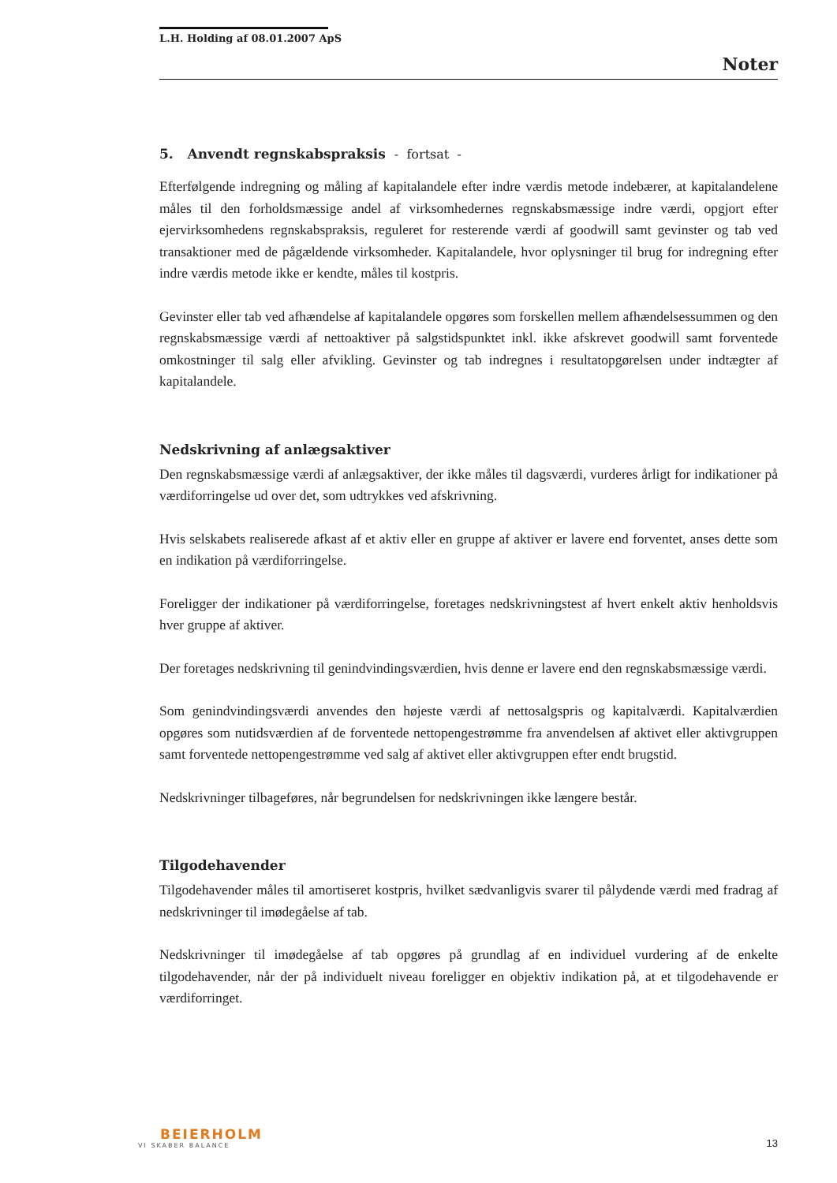L.H. Holding af 08.01.2007 ApS
Noter
5. Anvendt regnskabspraksis - fortsat -
Efterfølgende indregning og måling af kapitalandele efter indre værdis metode indebærer, at kapitalandelene måles til den forholdsmæssige andel af virksomhedernes regnskabsmæssige indre værdi, opgjort efter ejervirksomhedens regnskabspraksis, reguleret for resterende værdi af goodwill samt gevinster og tab ved transaktioner med de pågældende virksomheder. Kapitalandele, hvor oplysninger til brug for indregning efter indre værdis metode ikke er kendte, måles til kostpris.
Gevinster eller tab ved afhændelse af kapitalandele opgøres som forskellen mellem afhændelsessummen og den regnskabsmæssige værdi af nettoaktiver på salgstidspunktet inkl. ikke afskrevet goodwill samt forventede omkostninger til salg eller afvikling. Gevinster og tab indregnes i resultatopgørelsen under indtægter af kapitalandele.
Nedskrivning af anlægsaktiver
Den regnskabsmæssige værdi af anlægsaktiver, der ikke måles til dagsværdi, vurderes årligt for indikationer på værdiforringelse ud over det, som udtrykkes ved afskrivning.
Hvis selskabets realiserede afkast af et aktiv eller en gruppe af aktiver er lavere end forventet, anses dette som en indikation på værdiforringelse.
Foreligger der indikationer på værdiforringelse, foretages nedskrivningstest af hvert enkelt aktiv henholdsvis hver gruppe af aktiver.
Der foretages nedskrivning til genindvindingsværdien, hvis denne er lavere end den regnskabsmæssige værdi.
Som genindvindingsværdi anvendes den højeste værdi af nettosalgspris og kapitalværdi. Kapitalværdien opgøres som nutidsværdien af de forventede nettopengestrømme fra anvendelsen af aktivet eller aktivgruppen samt forventede nettopengestrømme ved salg af aktivet eller aktivgruppen efter endt brugstid.
Nedskrivninger tilbageføres, når begrundelsen for nedskrivningen ikke længere består.
Tilgodehavender
Tilgodehavender måles til amortiseret kostpris, hvilket sædvanligvis svarer til pålydende værdi med fradrag af nedskrivninger til imødegåelse af tab.
Nedskrivninger til imødegåelse af tab opgøres på grundlag af en individuel vurdering af de enkelte tilgodehavender, når der på individuelt niveau foreligger en objektiv indikation på, at et tilgodehavende er værdiforringet.
BEIERHOLM
VI SKABER BALANCE
13